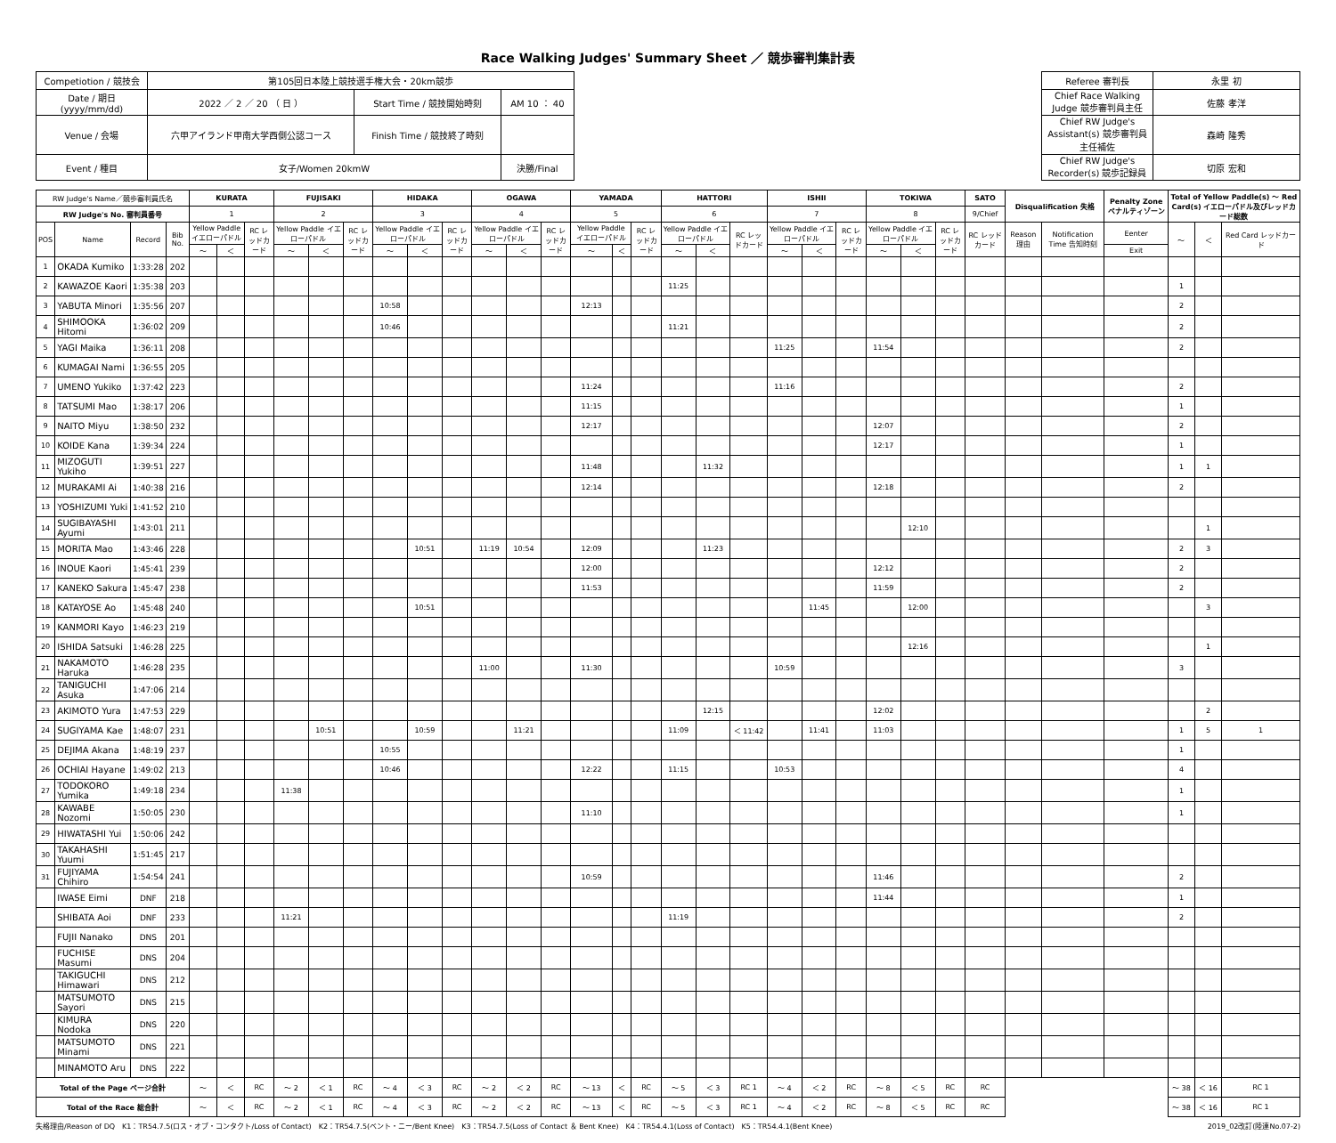Race Walking Judges' Summary Sheet ／ 競歩審判集計表
| Competiotion / 競技会 | 第105回日本陸上競技選手権大会・20km競歩 | | | | Referee 審判長 | 永里 初 |
| Date / 期日(yyyy/mm/dd) | 2022 ／ 2 ／ 20 （ 日 ） | Start Time / 競技開始時刻 | AM 10 ： 40 | | Chief Race Walking Judge 競歩審判員主任 | 佐藤 孝洋 |
| Venue / 会場 | 六甲アイランド甲南大学西側公認コース | Finish Time / 競技終了時刻 | | | Chief RW Judge's Assistant(s) 競歩審判員主任補佐 | 森崎 隆秀 |
| Event / 種目 | 女子/Women 20kmW | | 決勝/Final | | Chief RW Judge's Recorder(s) 競歩記録員 | 切原 宏和 |
| RW Judge's Name／競歩審判員氏名 | | | | KURATA | | | FUJISAKI | | | HIDAKA | | | OGAWA | | | YAMADA | | | HATTORI | | | ISHII | | | TOKIWA | | | SATO | Disqualification 失格 | | Penalty Zone ペナルティゾーン | Total of Yellow Paddle(s) ～ Red Card(s) イエローパドル及びレッドカード総数 | | |
| --- | --- | --- | --- | --- | --- | --- | --- | --- | --- | --- | --- | --- | --- | --- | --- | --- | --- | --- | --- | --- | --- | --- | --- | --- | --- | --- | --- | --- | --- | --- | --- | --- | --- | --- |
| RW Judge's No. 審判員番号 | | | | 1 | | | 2 | | | 3 | | | 4 | | | 5 | | | 6 | | | 7 | | | 8 | | | 9/Chief | | | | | | |
| POS | Name | Record | Bib No. | Yellow Paddle イエローパドル | | RC レッドカード | Yellow Paddle イエローパドル | | RC レッドカード | Yellow Paddle イエローパドル | | RC レッドカード | Yellow Paddle イエローパドル | | RC レッドカード | Yellow Paddle イエローパドル | | RC レッドカード | Yellow Paddle イエローパドル | | RC レッドカード | Yellow Paddle イエローパドル | | RC レッドカード | Yellow Paddle イエローパドル | | RC レッドカード | RC レッドカード | Reason 理由 | Notification Time 告知時刻 | Eenter | ～ | ＜ | Red Card レッドカード |
| | | | | ～ | ＜ | | ～ | ＜ | | ～ | ＜ | | ～ | ＜ | | ～ | ＜ | | ～ | ＜ | | ～ | ＜ | | ～ | ＜ | | | | | Exit | | | |
| 1 | OKADA Kumiko | 1:33:28 | 202 | | | | | | | | | | | | | | | | | | | | | | | | | | | | | | | |
| 2 | KAWAZOE Kaori | 1:35:38 | 203 | | | | | | | | | | | | | | | | 11:25 | | | | | | | | | | | | | 1 | | |
| 3 | YABUTA Minori | 1:35:56 | 207 | | | | | | | 10:58 | | | | | | 12:13 | | | | | | | | | | | | | | | | 2 | | |
| 4 | SHIMOOKA Hitomi | 1:36:02 | 209 | | | | | | | 10:46 | | | | | | | | | 11:21 | | | | | | | | | | | | | 2 | | |
| 5 | YAGI Maika | 1:36:11 | 208 | | | | | | | | | | | | | | | | | | | 11:25 | | | 11:54 | | | | | | | 2 | | |
| 6 | KUMAGAI Nami | 1:36:55 | 205 | | | | | | | | | | | | | | | | | | | | | | | | | | | | | | | |
| 7 | UMENO Yukiko | 1:37:42 | 223 | | | | | | | | | | | | | 11:24 | | | | | | 11:16 | | | | | | | | | | 2 | | |
| 8 | TATSUMI Mao | 1:38:17 | 206 | | | | | | | | | | | | | 11:15 | | | | | | | | | | | | | | | | 1 | | |
| 9 | NAITO Miyu | 1:38:50 | 232 | | | | | | | | | | | | | 12:17 | | | | | | | | | 12:07 | | | | | | | 2 | | |
| 10 | KOIDE Kana | 1:39:34 | 224 | | | | | | | | | | | | | | | | | | | | | | 12:17 | | | | | | | 1 | | |
| 11 | MIZOGUTI Yukiho | 1:39:51 | 227 | | | | | | | | | | | | | 11:48 | | | | 11:32 | | | | | | | | | | | | 1 | 1 | |
| 12 | MURAKAMI Ai | 1:40:38 | 216 | | | | | | | | | | | | | 12:14 | | | | | | | | | 12:18 | | | | | | | 2 | | |
| 13 | YOSHIZUMI Yuki | 1:41:52 | 210 | | | | | | | | | | | | | | | | | | | | | | | | | | | | | | | |
| 14 | SUGIBAYASHI Ayumi | 1:43:01 | 211 | | | | | | | | | | | | | | | | | | | | | | | 12:10 | | | | | | | 1 | |
| 15 | MORITA Mao | 1:43:46 | 228 | | | | | | | | 10:51 | | 11:19 | 10:54 | | 12:09 | | | | 11:23 | | | | | | | | | | | | 2 | 3 | |
| 16 | INOUE Kaori | 1:45:41 | 239 | | | | | | | | | | | | | 12:00 | | | | | | | | | 12:12 | | | | | | | 2 | | |
| 17 | KANEKO Sakura | 1:45:47 | 238 | | | | | | | | | | | | | 11:53 | | | | | | | | | 11:59 | | | | | | | 2 | | |
| 18 | KATAYOSE Ao | 1:45:48 | 240 | | | | | | | | 10:51 | | | | | | | | | | | | 11:45 | | | 12:00 | | | | | | | 3 | |
| 19 | KANMORI Kayo | 1:46:23 | 219 | | | | | | | | | | | | | | | | | | | | | | | | | | | | | | | |
| 20 | ISHIDA Satsuki | 1:46:28 | 225 | | | | | | | | | | | | | | | | | | | | | | | 12:16 | | | | | | | 1 | |
| 21 | NAKAMOTO Haruka | 1:46:28 | 235 | | | | | | | | | | 11:00 | | | 11:30 | | | | | | 10:59 | | | | | | | | | | 3 | | |
| 22 | TANIGUCHI Asuka | 1:47:06 | 214 | | | | | | | | | | | | | | | | | | | | | | | | | | | | | | | |
| 23 | AKIMOTO Yura | 1:47:53 | 229 | | | | | | | | | | | | | | | | | 12:15 | | | | | 12:02 | | | | | | | | 2 | |
| 24 | SUGIYAMA Kae | 1:48:07 | 231 | | | | | 10:51 | | | 10:59 | | | 11:21 | | | | | 11:09 | | ＜ 11:42 | | 11:41 | | 11:03 | | | | | | | 1 | 5 | 1 |
| 25 | DEJIMA Akana | 1:48:19 | 237 | | | | | | | 10:55 | | | | | | | | | | | | | | | | | | | | | | 1 | | |
| 26 | OCHIAI Hayane | 1:49:02 | 213 | | | | | | | 10:46 | | | | | | 12:22 | | | 11:15 | | | 10:53 | | | | | | | | | | 4 | | |
| 27 | TODOKORO Yumika | 1:49:18 | 234 | | | | 11:38 | | | | | | | | | | | | | | | | | | | | | | | | | 1 | | |
| 28 | KAWABE Nozomi | 1:50:05 | 230 | | | | | | | | | | | | | 11:10 | | | | | | | | | | | | | | | | 1 | | |
| 29 | HIWATASHI Yui | 1:50:06 | 242 | | | | | | | | | | | | | | | | | | | | | | | | | | | | | | | |
| 30 | TAKAHASHI Yuumi | 1:51:45 | 217 | | | | | | | | | | | | | | | | | | | | | | | | | | | | | | | |
| 31 | FUJIYAMA Chihiro | 1:54:54 | 241 | | | | | | | | | | | | | 10:59 | | | | | | | | | 11:46 | | | | | | | 2 | | |
| | IWASE Eimi | DNF | 218 | | | | | | | | | | | | | | | | | | | | | | 11:44 | | | | | | | 1 | | |
| | SHIBATA Aoi | DNF | 233 | | | | 11:21 | | | | | | | | | | | | 11:19 | | | | | | | | | | | | | 2 | | |
| | FUJII Nanako | DNS | 201 | | | | | | | | | | | | | | | | | | | | | | | | | | | | | | | |
| | FUCHISE Masumi | DNS | 204 | | | | | | | | | | | | | | | | | | | | | | | | | | | | | | | |
| | TAKIGUCHI Himawari | DNS | 212 | | | | | | | | | | | | | | | | | | | | | | | | | | | | | | | |
| | MATSUMOTO Sayori | DNS | 215 | | | | | | | | | | | | | | | | | | | | | | | | | | | | | | | |
| | KIMURA Nodoka | DNS | 220 | | | | | | | | | | | | | | | | | | | | | | | | | | | | | | | |
| | MATSUMOTO Minami | DNS | 221 | | | | | | | | | | | | | | | | | | | | | | | | | | | | | | | |
| | MINAMOTO Aru | DNS | 222 | | | | | | | | | | | | | | | | | | | | | | | | | | | | | | | |
| Total of the Page ページ合計 | | | | ～ | ＜ | RC | ～ 2 | ＜ 1 | RC | ～ 4 | ＜ 3 | RC | ～ 2 | ＜ 2 | RC | ～ 13 | ＜ | RC | ～ 5 | ＜ 3 | RC 1 | ～ 4 | ＜ 2 | RC | ～ 8 | ＜ 5 | RC | RC | | | | ～ 38 | ＜ 16 | RC 1 |
| Total of the Race 総合計 | | | | ～ | ＜ | RC | ～ 2 | ＜ 1 | RC | ～ 4 | ＜ 3 | RC | ～ 2 | ＜ 2 | RC | ～ 13 | ＜ | RC | ～ 5 | ＜ 3 | RC 1 | ～ 4 | ＜ 2 | RC | ～ 8 | ＜ 5 | RC | RC | | | | ～ 38 | ＜ 16 | RC 1 |
失格理由/Reason of DQ　K1：TR54.7.5(ロス・オブ・コンタクト/Loss of Contact)　K2：TR54.7.5(ベント・ニー/Bent Knee)　K3：TR54.7.5(Loss of Contact ＆ Bent Knee)　K4：TR54.4.1(Loss of Contact)　K5：TR54.4.1(Bent Knee) 2019_02改訂(陸連No.07-2)